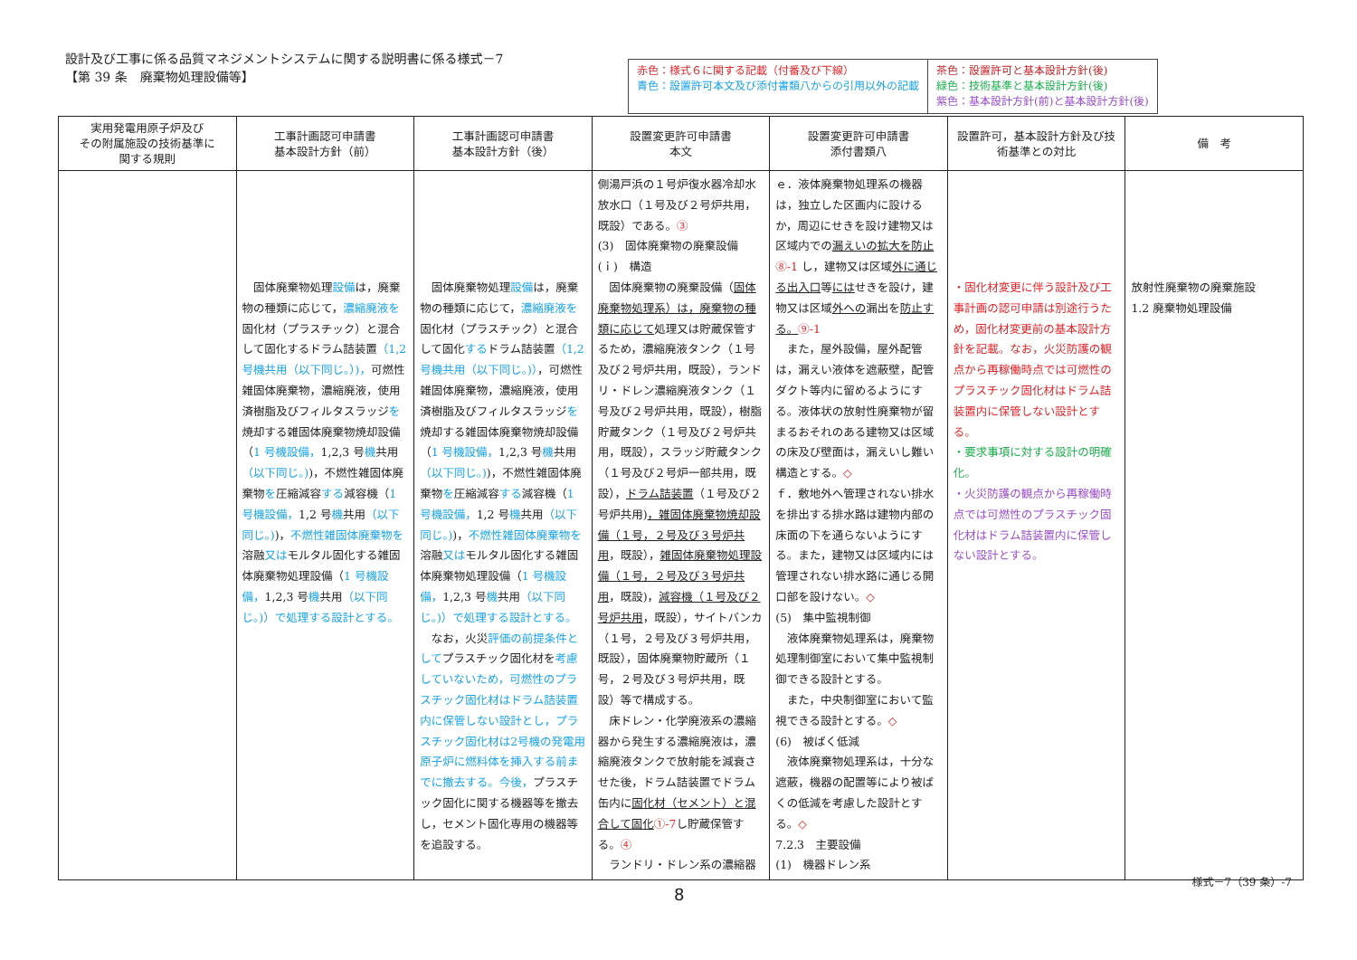設計及び工事に係る品質マネジメントシステムに関する説明書に係る様式－7
【第 39 条　廃棄物処理設備等】
赤色：様式６に関する記載（付番及び下線）
青色：設置許可本文及び添付書類八からの引用以外の記載
茶色：設置許可と基本設計方針(後)
緑色：技術基準と基本設計方針(後)
紫色：基本設計方針(前)と基本設計方針(後)
| 実用発電用原子炉及び その附属施設の技術基準に 関する規則 | 工事計画認可申請書 基本設計方針（前） | 工事計画認可申請書 基本設計方針（後） | 設置変更許可申請書 本文 | 設置変更許可申請書 添付書類八 | 設置許可，基本設計方針及び技術基準との対比 | 備 考 |
| --- | --- | --- | --- | --- | --- | --- |
| | 固体廃棄物処理 設備 は，廃棄物の種類に応じて， 濃縮廃液を 固化材（プラスチック）と混合して固化するドラム詰装置 （1,2 号機共用（以下同じ。）)， 可燃性雑固体廃棄物，濃縮廃液，使用済樹脂及びフィルタスラッジ を 焼却する雑固体廃棄物焼却設備（ 1 号機設備， 1,2,3 号 機 共用 （以下同じ。) )，不燃性雑固体廃棄物 を 圧縮減容 する 減容機（ 1 号機設備， 1,2 号 機 共用 （以下同じ。) )， 不燃性雑固体廃棄物を 溶融 又は モルタル固化する雑固体廃棄物処理設備（ 1 号機設備， 1,2,3 号 機 共用 （以下同じ。)）で処理する設計とする。 | 固体廃棄物処理 設備 は，廃棄物の種類に応じて， 濃縮廃液を 固化材（プラスチック）と混合して固化 する ドラム詰装置 （1,2 号機共用（以下同じ。)） ，可燃性雑固体廃棄物，濃縮廃液，使用済樹脂及びフィルタスラッジ を 焼却する雑固体廃棄物焼却設備（ 1 号機設備， 1,2,3 号 機 共用 （以下同じ。) )，不燃性雑固体廃棄物 を 圧縮減容 する 減容機（ 1 号機設備， 1,2 号 機 共用 （以下同じ。) )， 不燃性雑固体廃棄物を 溶融 又は モルタル固化する雑固体廃棄物処理設備（ 1 号機設備， 1,2,3 号 機 共用 （以下同じ。)）で処理する設計とする。 なお，火災 評価の前提条件として プラスチック固化材を 考慮していないため，可燃性のプラスチック固化材はドラム詰装置内に保管しない設計とし，プラスチック固化材は2号機の発電用原子炉に燃料体を挿入する前までに撤去する。今後， プラスチック固化に関する機器等を撤去し，セメント固化専用の機器等を追設する。 | 側湯戸浜の１号炉復水器冷却水放水口（１号及び２号炉共用，既設）である。 ③ (3) 固体廃棄物の廃棄設備 (ｉ) 構造 固体廃棄物の廃棄設備（ 固体廃棄物処理系）は，廃棄物の種類に応じて 処理又は貯蔵保管するため，濃縮廃液タンク（１号及び２号炉共用，既設），ランドリ・ドレン濃縮廃液タンク（１号及び２号炉共用，既設），樹脂貯蔵タンク（１号及び２号炉共用，既設），スラッジ貯蔵タンク（１号及び２号炉一部共用，既設）， ドラム詰装置 （１号及び２号炉共用) ，雑固体廃棄物焼却設備（１号，２号及び３号炉共用 ，既設）， 雑固体廃棄物処理設備（１号，２号及び３号炉共用 ，既設)， 減容機（１号及び２号炉共用 ，既設），サイトバンカ（１号，２号及び３号炉共用，既設），固体廃棄物貯蔵所（１号，２号及び３号炉共用，既設）等で構成する。 床ドレン・化学廃液系の濃縮器から発生する濃縮廃液は，濃縮廃液タンクで放射能を減衰させた後，ドラム詰装置でドラム缶内に 固化材（セメント）と混合して固化 ①-7 し貯蔵保管する。 ④ ランドリ・ドレン系の濃縮器 | ｅ．液体廃棄物処理系の機器は，独立した区画内に設けるか，周辺にせきを設け建物又は区域内での 漏えいの拡大を防止 ⑧-1 し，建物又は区域 外に通じる出入口 等 には せきを設け，建物又は区域 外への 漏出を 防止する。 ⑨-1 また，屋外設備，屋外配管は，漏えい液体を遮蔽壁，配管ダクト等内に留めるようにする。液体状の放射性廃棄物が留まるおそれのある建物又は区域の床及び壁面は，漏えいし難い構造とする。 ◇ ｆ．敷地外へ管理されない排水を排出する排水路は建物内部の床面の下を通らないようにする。また，建物又は区域内には管理されない排水路に通じる開口部を設けない。 ◇ (5) 集中監視制御 液体廃棄物処理系は，廃棄物処理制御室において集中監視制御できる設計とする。 また，中央制御室において監視できる設計とする。 ◇ (6) 被ばく低減 液体廃棄物処理系は，十分な遮蔽，機器の配置等により被ばくの低減を考慮した設計とする。 ◇ 7.2.3 主要設備 (1) 機器ドレン系 | ・固化材変更に伴う設計及び工事計画の認可申請は別途行うため，固化材変更前の基本設計方針を記載。なお，火災防護の観点から再稼働時点では可燃性のプラスチック固化材はドラム詰装置内に保管しない設計とする。 ・要求事項に対する設計の明確化。 ・火災防護の観点から再稼働時点では可燃性のプラスチック固化材はドラム詰装置内に保管しない設計とする。 | 放射性廃棄物の廃棄施設 1.2 廃棄物処理設備 |
様式－7（39 条）-7
8